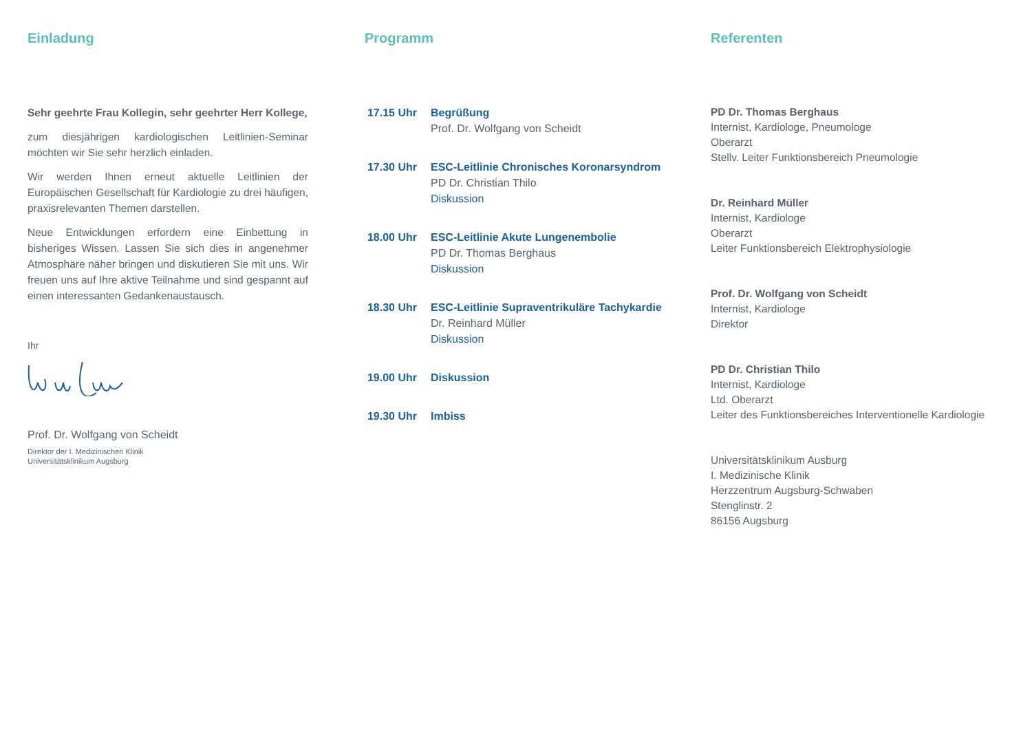Einladung
Sehr geehrte Frau Kollegin, sehr geehrter Herr Kollege,
zum diesjährigen kardiologischen Leitlinien-Seminar möchten wir Sie sehr herzlich einladen.
Wir werden Ihnen erneut aktuelle Leitlinien der Europäischen Gesellschaft für Kardiologie zu drei häufigen, praxisrelevanten Themen darstellen.
Neue Entwicklungen erfordern eine Einbettung in bisheriges Wissen. Lassen Sie sich dies in angenehmer Atmosphäre näher bringen und diskutieren Sie mit uns. Wir freuen uns auf Ihre aktive Teilnahme und sind gespannt auf einen interessanten Gedankenaustausch.
Ihr
Prof. Dr. Wolfgang von Scheidt
Direktor der I. Medizinischen Klinik
Universitätsklinikum Augsburg
Programm
17.15 Uhr
Begrüßung
Prof. Dr. Wolfgang von Scheidt
17.30 Uhr
ESC-Leitlinie Chronisches Koronarsyndrom
PD Dr. Christian Thilo
Diskussion
18.00 Uhr
ESC-Leitlinie Akute Lungenembolie
PD Dr. Thomas Berghaus
Diskussion
18.30 Uhr
ESC-Leitlinie Supraventrikuläre Tachykardie
Dr. Reinhard Müller
Diskussion
19.00 Uhr
Diskussion
19.30 Uhr
Imbiss
Referenten
PD Dr. Thomas Berghaus
Internist, Kardiologe, Pneumologe
Oberarzt
Stellv. Leiter Funktionsbereich Pneumologie
Dr. Reinhard Müller
Internist, Kardiologe
Oberarzt
Leiter Funktionsbereich Elektrophysiologie
Prof. Dr. Wolfgang von Scheidt
Internist, Kardiologe
Direktor
PD Dr. Christian Thilo
Internist, Kardiologe
Ltd. Oberarzt
Leiter des Funktionsbereiches Interventionelle Kardiologie
Universitätsklinikum Ausburg
I. Medizinische Klinik
Herzzentrum Augsburg-Schwaben
Stenglinstr. 2
86156 Augsburg